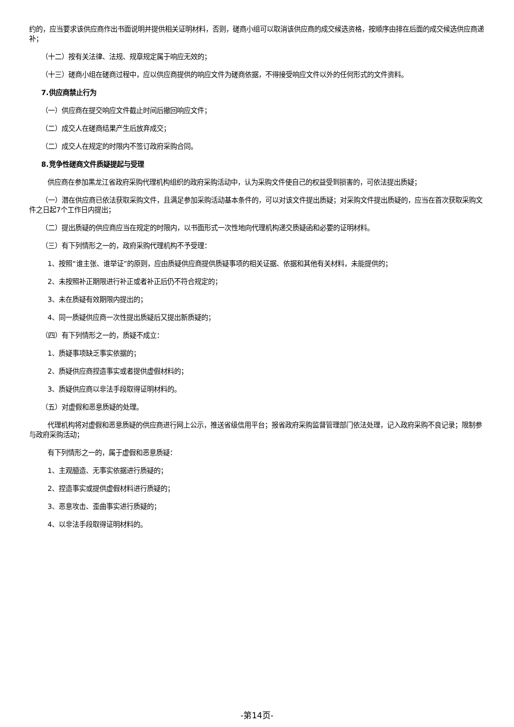约的，应当要求该供应商作出书面说明并提供相关证明材料，否则，磋商小组可以取消该供应商的成交候选资格，按顺序由排在后面的成交候选供应商递补；
（十二）按有关法律、法规、规章规定属于响应无效的；
（十三）磋商小组在磋商过程中，应以供应商提供的响应文件为磋商依据，不得接受响应文件以外的任何形式的文件资料。
7.供应商禁止行为
（一）供应商在提交响应文件截止时间后撤回响应文件；
（二）成交人在磋商结果产生后放弃成交；
（二）成交人在规定的时限内不签订政府采购合同。
8.竞争性磋商文件质疑提起与受理
供应商在参加黑龙江省政府采购代理机构组织的政府采购活动中，认为采购文件使自己的权益受到损害的，可依法提出质疑；
（一）潜在供应商已依法获取采购文件，且满足参加采购活动基本条件的，可以对该文件提出质疑；对采购文件提出质疑的，应当在首次获取采购文件之日起7个工作日内提出；
（二）提出质疑的供应商应当在规定的时限内，以书面形式一次性地向代理机构递交质疑函和必要的证明材料。
（三）有下列情形之一的，政府采购代理机构不予受理：
1、按照“谁主张、谁举证”的原则，应由质疑供应商提供质疑事项的相关证据、依据和其他有关材料，未能提供的；
2、未按照补正期限进行补正或者补正后仍不符合规定的；
3、未在质疑有效期限内提出的；
4、同一质疑供应商一次性提出质疑后又提出新质疑的；
（四）有下列情形之一的，质疑不成立：
1、质疑事项缺乏事实依据的；
2、质疑供应商捏造事实或者提供虚假材料的；
3、质疑供应商以非法手段取得证明材料的。
（五）对虚假和恶意质疑的处理。
代理机构将对虚假和恶意质疑的供应商进行网上公示，推送省级信用平台；报省政府采购监督管理部门依法处理，记入政府采购不良记录；限制参与政府采购活动；
有下列情形之一的，属于虚假和恶意质疑：
1、主观臆造、无事实依据进行质疑的；
2、捏造事实或提供虚假材料进行质疑的；
3、恶意攻击、歪曲事实进行质疑的；
4、以非法手段取得证明材料的。
-第14页-